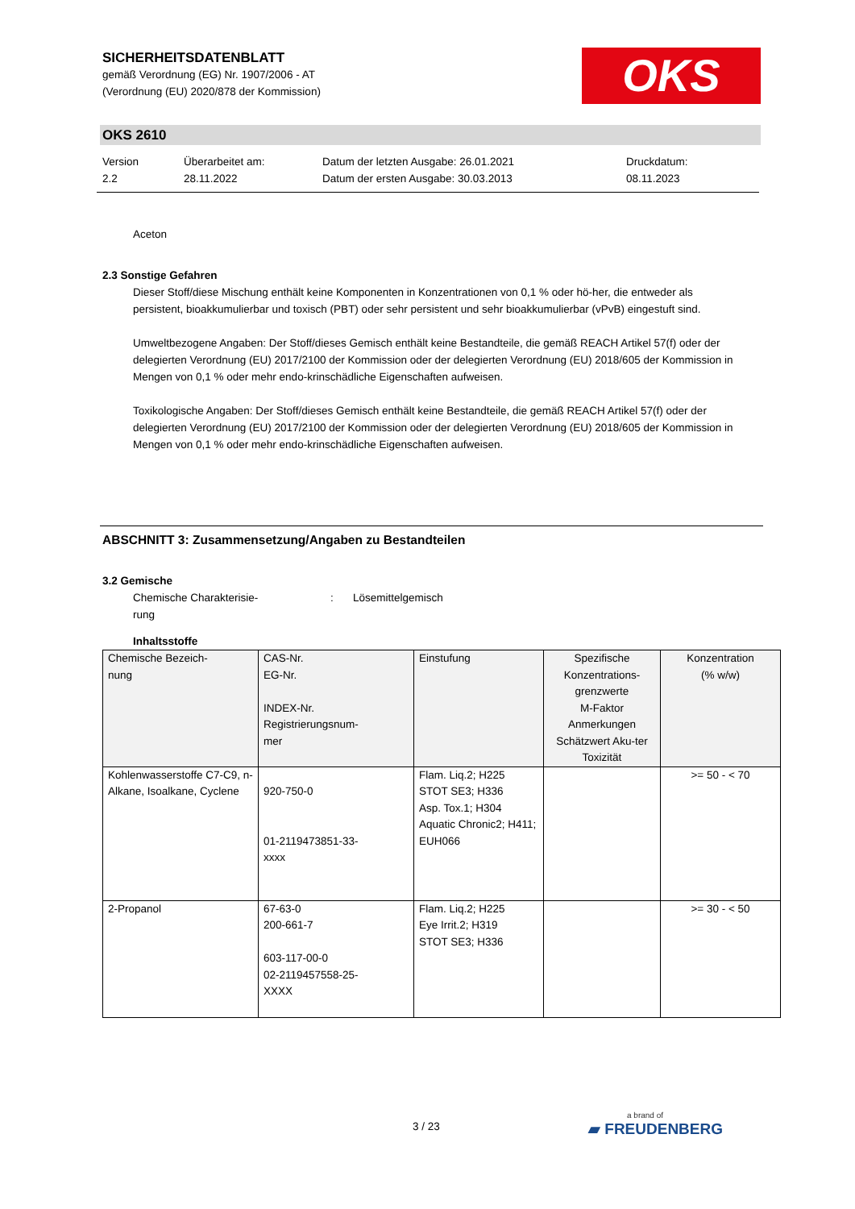SICHERHEITSDATENBLATT
gemäß Verordnung (EG) Nr. 1907/2006 - AT
(Verordnung (EU) 2020/878 der Kommission)
OKS
OKS 2610
Version
2.2
Überarbeitet am:
28.11.2022
Datum der letzten Ausgabe: 26.01.2021
Datum der ersten Ausgabe: 30.03.2013
Druckdatum:
08.11.2023
Aceton
2.3 Sonstige Gefahren
Dieser Stoff/diese Mischung enthält keine Komponenten in Konzentrationen von 0,1 % oder hö-her, die entweder als persistent, bioakkumulierbar und toxisch (PBT) oder sehr persistent und sehr bioakkumulierbar (vPvB) eingestuft sind.
Umweltbezogene Angaben: Der Stoff/dieses Gemisch enthält keine Bestandteile, die gemäß REACH Artikel 57(f) oder der delegierten Verordnung (EU) 2017/2100 der Kommission oder der delegierten Verordnung (EU) 2018/605 der Kommission in Mengen von 0,1 % oder mehr endo-krinschädliche Eigenschaften aufweisen.
Toxikologische Angaben: Der Stoff/dieses Gemisch enthält keine Bestandteile, die gemäß REACH Artikel 57(f) oder der delegierten Verordnung (EU) 2017/2100 der Kommission oder der delegierten Verordnung (EU) 2018/605 der Kommission in Mengen von 0,1 % oder mehr endo-krinschädliche Eigenschaften aufweisen.
ABSCHNITT 3: Zusammensetzung/Angaben zu Bestandteilen
3.2 Gemische
Chemische Charakterisie-
rung
: Lösemittelgemisch
Inhaltsstoffe
| Chemische Bezeich- nung | CAS-Nr. EG-Nr. INDEX-Nr. Registrierungsnum- mer | Einstufung | Spezifische Konzentrations-grenzwerte M-Faktor Anmerkungen Schätzwert Aku-ter Toxizität | Konzentration (% w/w) |
| --- | --- | --- | --- | --- |
| Kohlenwasserstoffe C7-C9, n-Alkane, Isoalkane, Cyclene | 920-750-0 01-2119473851-33- xxxx | Flam. Liq.2; H225 STOT SE3; H336 Asp. Tox.1; H304 Aquatic Chronic2; H411; EUH066 | | >= 50 - < 70 |
| 2-Propanol | 67-63-0 200-661-7 603-117-00-0 02-2119457558-25- XXXX | Flam. Liq.2; H225 Eye Irrit.2; H319 STOT SE3; H336 | | >= 30 - < 50 |
3 / 23 a brand of
▰ FREUDENBERG